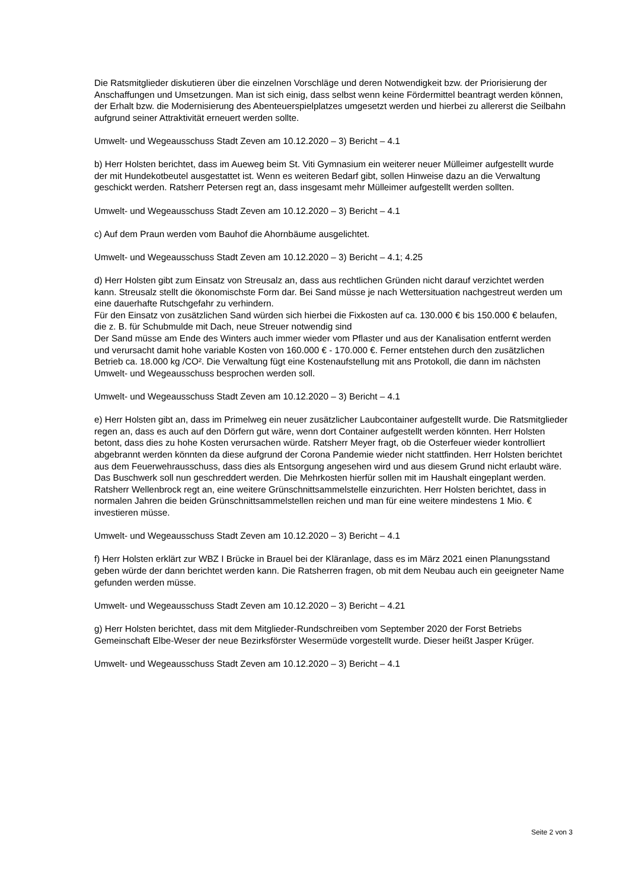Die Ratsmitglieder diskutieren über die einzelnen Vorschläge und deren Notwendigkeit bzw. der Priorisierung der Anschaffungen und Umsetzungen. Man ist sich einig, dass selbst wenn keine Fördermittel beantragt werden können, der Erhalt bzw. die Modernisierung des Abenteuerspielplatzes umgesetzt werden und hierbei zu allererst die Seilbahn aufgrund seiner Attraktivität erneuert werden sollte.
Umwelt- und Wegeausschuss Stadt Zeven am 10.12.2020 – 3) Bericht – 4.1
b) Herr Holsten berichtet, dass im Aueweg beim St. Viti Gymnasium ein weiterer neuer Mülleimer aufgestellt wurde der mit Hundekotbeutel ausgestattet ist. Wenn es weiteren Bedarf gibt, sollen Hinweise dazu an die Verwaltung geschickt werden. Ratsherr Petersen regt an, dass insgesamt mehr Mülleimer aufgestellt werden sollten.
Umwelt- und Wegeausschuss Stadt Zeven am 10.12.2020 – 3) Bericht – 4.1
c) Auf dem Praun werden vom Bauhof die Ahornbäume ausgelichtet.
Umwelt- und Wegeausschuss Stadt Zeven am 10.12.2020 – 3) Bericht – 4.1; 4.25
d) Herr Holsten gibt zum Einsatz von Streusalz an, dass aus rechtlichen Gründen nicht darauf verzichtet werden kann. Streusalz stellt die ökonomischste Form dar. Bei Sand müsse je nach Wettersituation nachgestreut werden um eine dauerhafte Rutschgefahr zu verhindern.
Für den Einsatz von zusätzlichen Sand würden sich hierbei die Fixkosten auf ca. 130.000 € bis 150.000 € belaufen, die z. B. für Schubmulde mit Dach, neue Streuer notwendig sind
Der Sand müsse am Ende des Winters auch immer wieder vom Pflaster und aus der Kanalisation entfernt werden und verursacht damit hohe variable Kosten von 160.000 € - 170.000 €. Ferner entstehen durch den zusätzlichen Betrieb ca. 18.000 kg /CO². Die Verwaltung fügt eine Kostenaufstellung mit ans Protokoll, die dann im nächsten Umwelt- und Wegeausschuss besprochen werden soll.
Umwelt- und Wegeausschuss Stadt Zeven am 10.12.2020 – 3) Bericht – 4.1
e) Herr Holsten gibt an, dass im Primelweg ein neuer zusätzlicher Laubcontainer aufgestellt wurde. Die Ratsmitglieder regen an, dass es auch auf den Dörfern gut wäre, wenn dort Container aufgestellt werden könnten. Herr Holsten betont, dass dies zu hohe Kosten verursachen würde. Ratsherr Meyer fragt, ob die Osterfeuer wieder kontrolliert abgebrannt werden könnten da diese aufgrund der Corona Pandemie wieder nicht stattfinden. Herr Holsten berichtet aus dem Feuerwehrausschuss, dass dies als Entsorgung angesehen wird und aus diesem Grund nicht erlaubt wäre. Das Buschwerk soll nun geschreddert werden. Die Mehrkosten hierfür sollen mit im Haushalt eingeplant werden. Ratsherr Wellenbrock regt an, eine weitere Grünschnittsammelstelle einzurichten. Herr Holsten berichtet, dass in normalen Jahren die beiden Grünschnittsammelstellen reichen und man für eine weitere mindestens 1 Mio. € investieren müsse.
Umwelt- und Wegeausschuss Stadt Zeven am 10.12.2020 – 3) Bericht – 4.1
f) Herr Holsten erklärt zur WBZ I Brücke in Brauel bei der Kläranlage, dass es im März 2021 einen Planungsstand geben würde der dann berichtet werden kann. Die Ratsherren fragen, ob mit dem Neubau auch ein geeigneter Name gefunden werden müsse.
Umwelt- und Wegeausschuss Stadt Zeven am 10.12.2020 – 3) Bericht – 4.21
g) Herr Holsten berichtet, dass mit dem Mitglieder-Rundschreiben vom September 2020 der Forst Betriebs Gemeinschaft Elbe-Weser der neue Bezirksförster Wesermüde vorgestellt wurde. Dieser heißt Jasper Krüger.
Umwelt- und Wegeausschuss Stadt Zeven am 10.12.2020 – 3) Bericht – 4.1
Seite 2 von 3